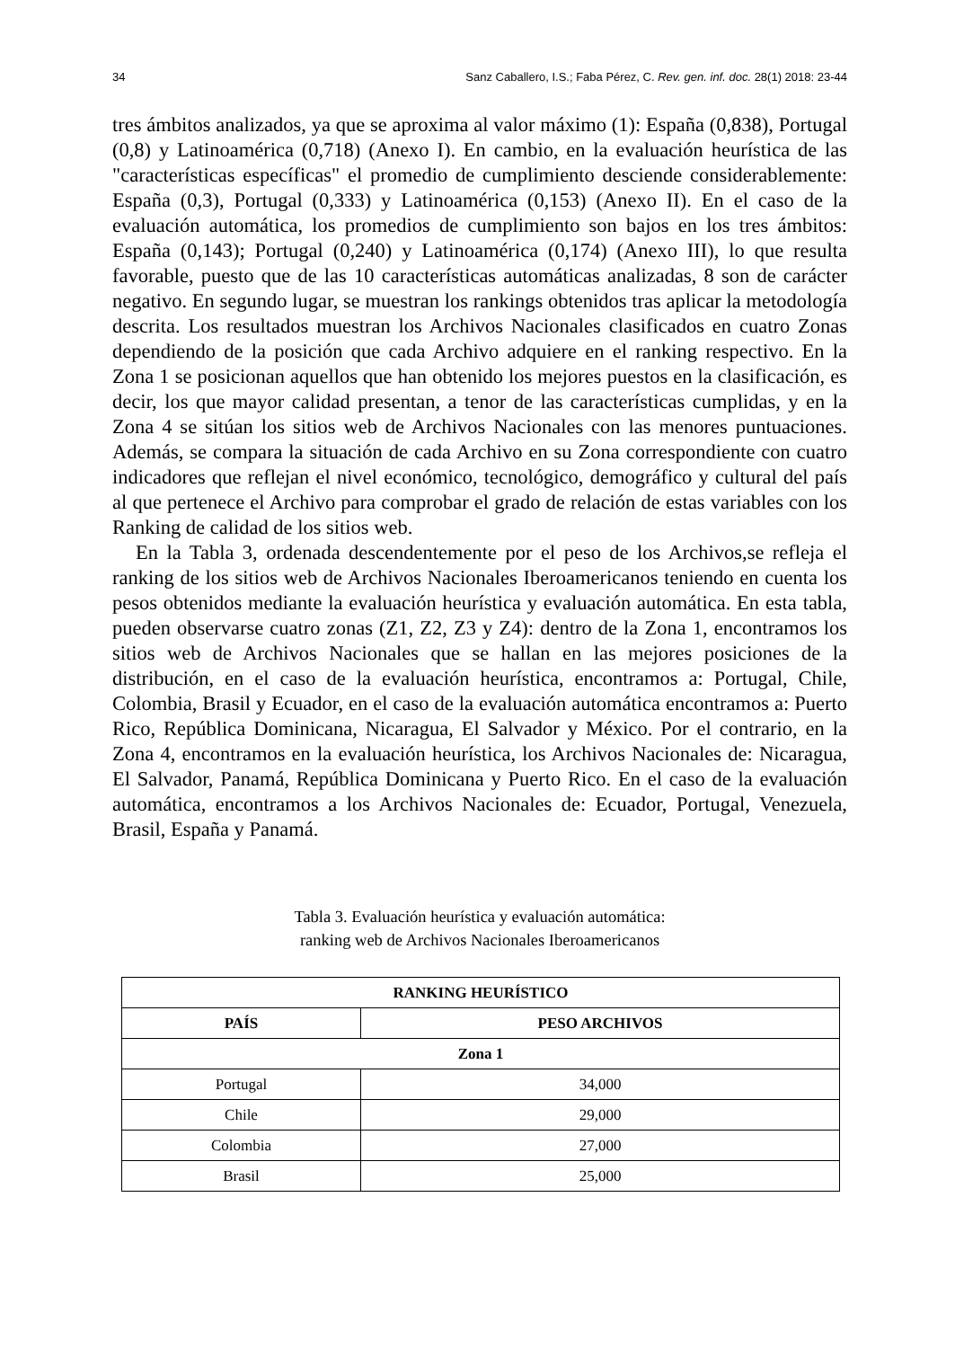34 Sanz Caballero, I.S.; Faba Pérez, C. Rev. gen. inf. doc. 28(1) 2018: 23-44
tres ámbitos analizados, ya que se aproxima al valor máximo (1): España (0,838), Portugal (0,8) y Latinoamérica (0,718) (Anexo I). En cambio, en la evaluación heurística de las "características específicas" el promedio de cumplimiento desciende considerablemente: España (0,3), Portugal (0,333) y Latinoamérica (0,153) (Anexo II). En el caso de la evaluación automática, los promedios de cumplimiento son bajos en los tres ámbitos: España (0,143); Portugal (0,240) y Latinoamérica (0,174) (Anexo III), lo que resulta favorable, puesto que de las 10 características automáticas analizadas, 8 son de carácter negativo. En segundo lugar, se muestran los rankings obtenidos tras aplicar la metodología descrita. Los resultados muestran los Archivos Nacionales clasificados en cuatro Zonas dependiendo de la posición que cada Archivo adquiere en el ranking respectivo. En la Zona 1 se posicionan aquellos que han obtenido los mejores puestos en la clasificación, es decir, los que mayor calidad presentan, a tenor de las características cumplidas, y en la Zona 4 se sitúan los sitios web de Archivos Nacionales con las menores puntuaciones. Además, se compara la situación de cada Archivo en su Zona correspondiente con cuatro indicadores que reflejan el nivel económico, tecnológico, demográfico y cultural del país al que pertenece el Archivo para comprobar el grado de relación de estas variables con los Ranking de calidad de los sitios web.
En la Tabla 3, ordenada descendentemente por el peso de los Archivos,se refleja el ranking de los sitios web de Archivos Nacionales Iberoamericanos teniendo en cuenta los pesos obtenidos mediante la evaluación heurística y evaluación automática. En esta tabla, pueden observarse cuatro zonas (Z1, Z2, Z3 y Z4): dentro de la Zona 1, encontramos los sitios web de Archivos Nacionales que se hallan en las mejores posiciones de la distribución, en el caso de la evaluación heurística, encontramos a: Portugal, Chile, Colombia, Brasil y Ecuador, en el caso de la evaluación automática encontramos a: Puerto Rico, República Dominicana, Nicaragua, El Salvador y México. Por el contrario, en la Zona 4, encontramos en la evaluación heurística, los Archivos Nacionales de: Nicaragua, El Salvador, Panamá, República Dominicana y Puerto Rico. En el caso de la evaluación automática, encontramos a los Archivos Nacionales de: Ecuador, Portugal, Venezuela, Brasil, España y Panamá.
Tabla 3. Evaluación heurística y evaluación automática:
ranking web de Archivos Nacionales Iberoamericanos
| RANKING HEURÍSTICO | |
| --- | --- |
| PAÍS | PESO ARCHIVOS |
| Zona 1 | |
| Portugal | 34,000 |
| Chile | 29,000 |
| Colombia | 27,000 |
| Brasil | 25,000 |